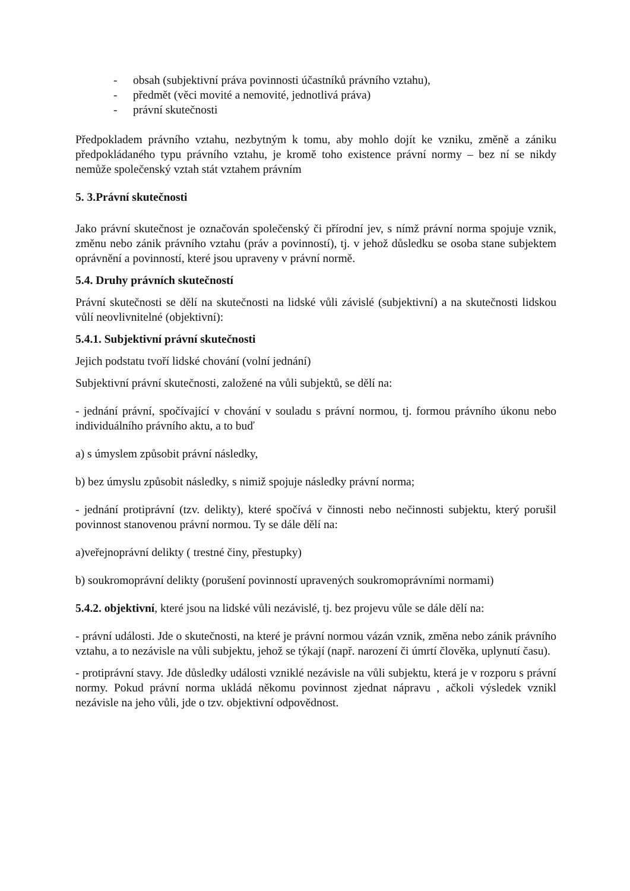- obsah (subjektivní práva povinnosti účastníků právního vztahu),
- předmět (věci movité a nemovité, jednotlivá práva)
- právní skutečnosti
Předpokladem právního vztahu, nezbytným k tomu, aby mohlo dojít ke vzniku, změně a zániku předpokládaného typu právního vztahu, je kromě toho existence právní normy – bez ní se nikdy nemůže společenský vztah stát vztahem právním
5. 3.Právní skutečnosti
Jako právní skutečnost je označován společenský či přírodní jev, s nímž právní norma spojuje vznik, změnu nebo zánik právního vztahu (práv a povinností), tj. v jehož důsledku se osoba stane subjektem oprávnění a povinností, které jsou upraveny v právní normě.
5.4. Druhy právních skutečností
Právní skutečnosti se dělí na skutečnosti na lidské vůli závislé (subjektivní) a na skutečnosti lidskou vůlí neovlivnitelné (objektivní):
5.4.1. Subjektivní právní skutečnosti
Jejich podstatu tvoří lidské chování (volní jednání)
Subjektivní právní skutečnosti, založené na vůli subjektů, se dělí na:
- jednání právní, spočívající v chování v souladu s právní normou, tj. formou právního úkonu nebo individuálního právního aktu, a to buď
a) s úmyslem způsobit právní následky,
b) bez úmyslu způsobit následky, s nimiž spojuje následky právní norma;
- jednání protiprávní (tzv. delikty), které spočívá v činnosti nebo nečinnosti subjektu, který porušil povinnost stanovenou právní normou. Ty se dále dělí na:
a)veřejnoprávní delikty ( trestné činy, přestupky)
b) soukromoprávní delikty (porušení povinností upravených soukromoprávními normami)
5.4.2. objektivní, které jsou na lidské vůli nezávislé, tj. bez projevu vůle se dále dělí na:
- právní události. Jde o skutečnosti, na které je právní normou vázán vznik, změna nebo zánik právního vztahu, a to nezávisle na vůli subjektu, jehož se týkají (např. narození či úmrtí člověka, uplynutí času).
- protiprávní stavy. Jde důsledky události vzniklé nezávisle na vůli subjektu, která je v rozporu s právní normy. Pokud právní norma ukládá někomu povinnost zjednat nápravu , ačkoli výsledek vznikl nezávisle na jeho vůli, jde o tzv. objektivní odpovědnost.